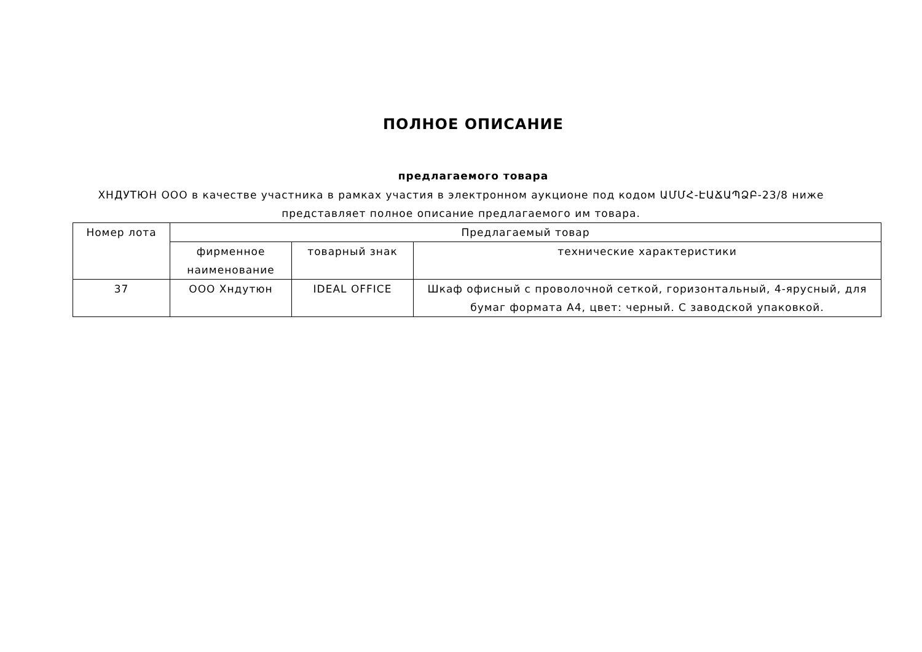ПОЛНОЕ ОПИСАНИЕ
предлагаемого товара
ХНДУТЮН ООО в качестве участника в рамках участия в электронном аукционе под кодом ԱՄՄՀ-ԷԱՃԱՊՁԲ-23/8 ниже представляет полное описание предлагаемого им товара.
| Номер лота | Предлагаемый товар | | |
| --- | --- | --- | --- |
| | фирменное наименование | товарный знак | технические характеристики |
| 37 | ООО Хндутюн | IDEAL OFFICE | Шкаф офисный с проволочной сеткой, горизонтальный, 4-ярусный, для бумаг формата A4, цвет: черный. С заводской упаковкой. |